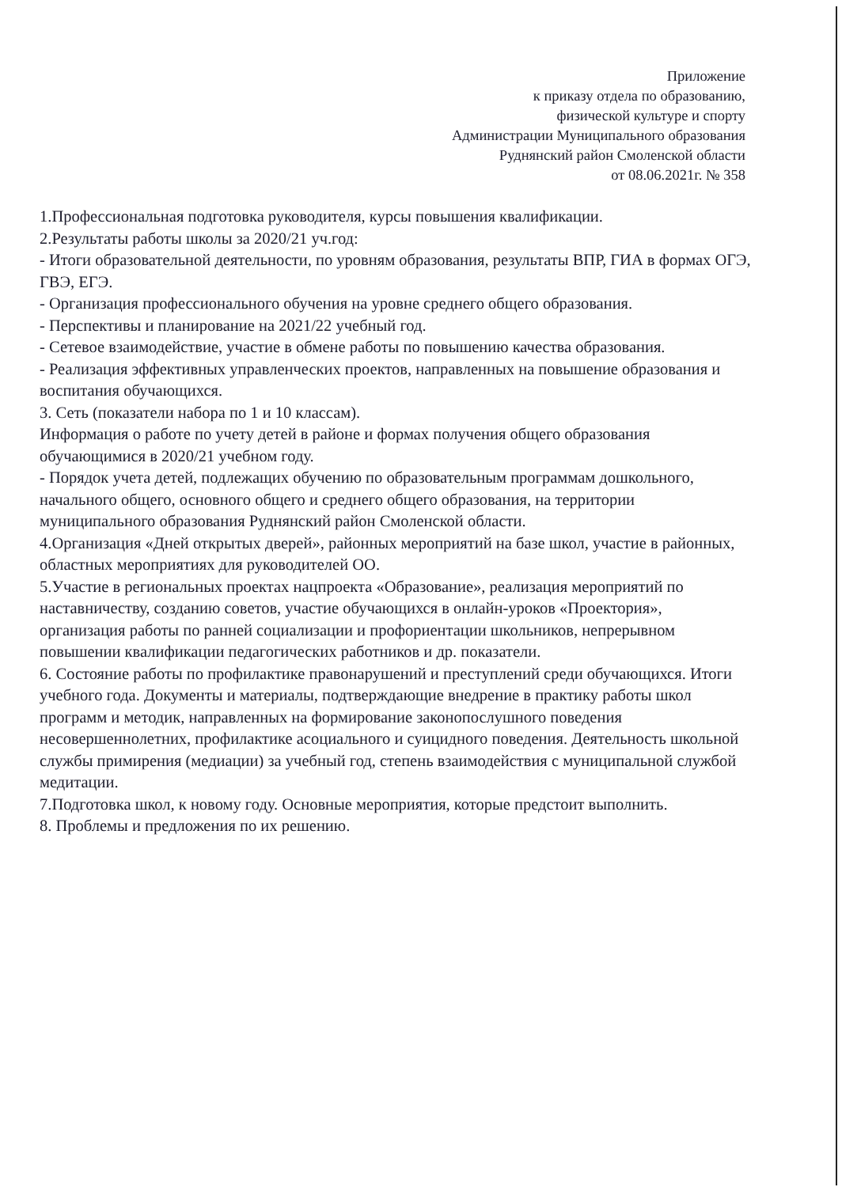Приложение
к приказу отдела по образованию,
физической культуре и спорту
Администрации Муниципального образования
Руднянский район Смоленской области
от 08.06.2021г. № 358
1.Профессиональная подготовка руководителя, курсы повышения квалификации.
2.Результаты работы школы за 2020/21 уч.год:
- Итоги образовательной деятельности, по уровням образования, результаты ВПР, ГИА в формах ОГЭ, ГВЭ, ЕГЭ.
- Организация профессионального обучения на уровне среднего общего образования.
- Перспективы и планирование на 2021/22 учебный год.
- Сетевое взаимодействие, участие в обмене работы по повышению качества образования.
- Реализация эффективных управленческих проектов, направленных на повышение образования и воспитания обучающихся.
3. Сеть (показатели набора по 1 и 10 классам).
Информация о работе по учету детей в районе и формах получения общего образования обучающимися в 2020/21 учебном году.
- Порядок учета детей, подлежащих обучению по образовательным программам дошкольного, начального общего, основного общего и среднего общего образования, на территории муниципального образования Руднянский район Смоленской области.
4.Организация «Дней открытых дверей», районных мероприятий на базе школ, участие в районных, областных мероприятиях для руководителей ОО.
5.Участие в региональных проектах нацпроекта «Образование», реализация мероприятий по наставничеству, созданию советов, участие обучающихся в онлайн-уроков «Проектория», организация работы по ранней социализации и профориентации школьников, непрерывном повышении квалификации педагогических работников и др. показатели.
6. Состояние работы по профилактике правонарушений и преступлений среди обучающихся. Итоги учебного года. Документы и материалы, подтверждающие внедрение в практику работы школ программ и методик, направленных на формирование законопослушного поведения несовершеннолетних, профилактике асоциального и суицидного поведения. Деятельность школьной службы примирения (медиации) за учебный год, степень взаимодействия с муниципальной службой медитации.
7.Подготовка школ, к новому году. Основные мероприятия, которые предстоит выполнить.
8. Проблемы и предложения по их решению.